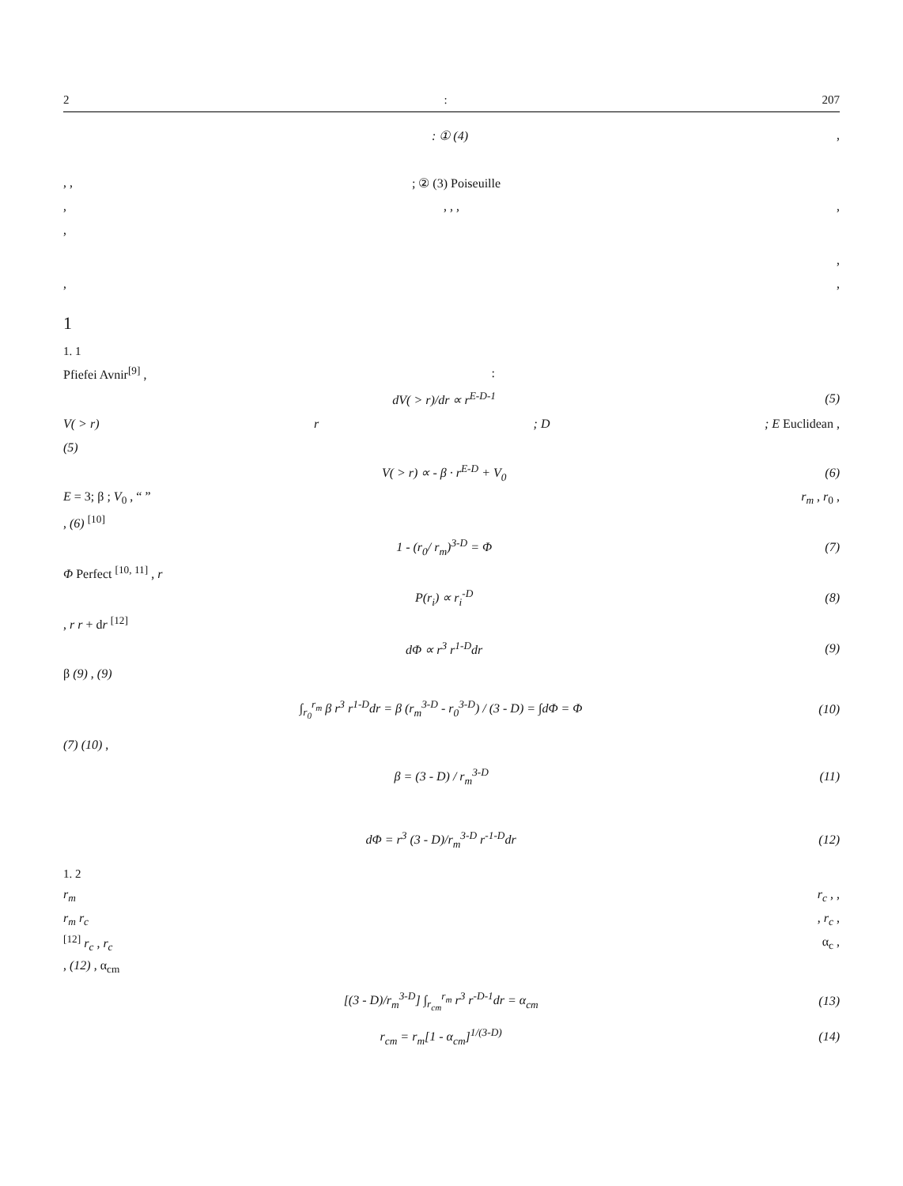2: 207
: ① (4),
, ,; ② (3) Poiseuille
,, , ,,
,
,
,,
1
1. 1
Pfiefei Avnir<sup>[9]</sup> ,:
dV( > r)/dr ∝ r<sup>E-D-1</sup> (5)
V( > r) r; D; E Euclidean ,
(5)
V( > r) ∝ - β · r<sup>E-D</sup> + V<sub>0</sub> (6)
E = 3; β ; V<sub>0</sub> , “ ” r<sub>m</sub> , r<sub>0</sub> ,
, (6) <sup>[10]</sup>
1 - (r<sub>0</sub>/ r<sub>m</sub>)<sup>3-D</sup> = Φ (7)
Φ Perfect <sup>[10, 11]</sup> , r
P(r<sub>i</sub>) ∝ r<sub>i</sub><sup>-D</sup> (8)
, r r + dr <sup>[12]</sup>
dΦ ∝ r<sup>3</sup> r<sup>1-D</sup>dr (9)
β (9) , (9)
∫<sub>r<sub>0</sub></sub><sup>r<sub>m</sub></sup> β r<sup>3</sup> r<sup>1-D</sup>dr = β (r<sub>m</sub><sup>3-D</sup> - r<sub>0</sub><sup>3-D</sup>) / (3 - D) = ∫dΦ = Φ (10)
(7) (10) ,
β = (3 - D) / r<sub>m</sub><sup>3-D</sup> (11)
dΦ = r<sup>3</sup> (3 - D)/r<sub>m</sub><sup>3-D</sup> r<sup>-1-D</sup>dr (12)
1. 2
r<sub>m</sub> r<sub>c</sub> , ,
r<sub>m</sub> r<sub>c</sub>, r<sub>c</sub> ,
<sup>[12]</sup> r<sub>c</sub> , r<sub>c</sub> α<sub>c</sub> ,
, (12) , α<sub>cm</sub>
[(3 - D)/r<sub>m</sub><sup>3-D</sup>] ∫<sub>r<sub>cm</sub></sub><sup>r<sub>m</sub></sup> r<sup>3</sup> r<sup>-D-1</sup>dr = α<sub>cm</sub> (13)
r<sub>cm</sub> = r<sub>m</sub>[1 - α<sub>cm</sub>]<sup>1/(3-D)</sup> (14)